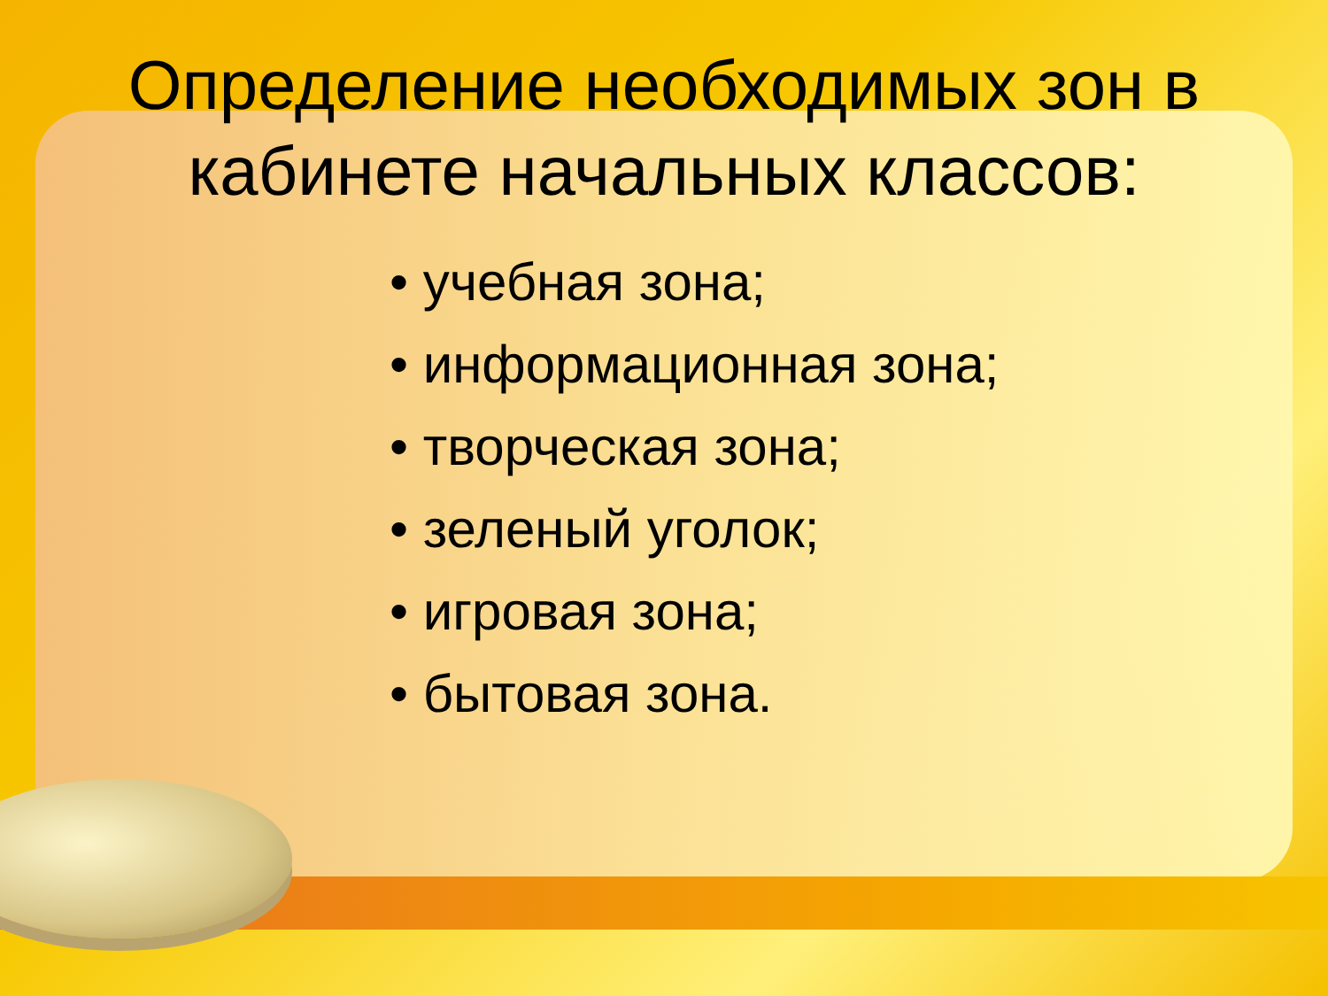Определение необходимых зон в
кабинете начальных классов:
• учебная зона;
• информационная зона;
• творческая зона;
• зеленый уголок;
• игровая зона;
• бытовая зона.